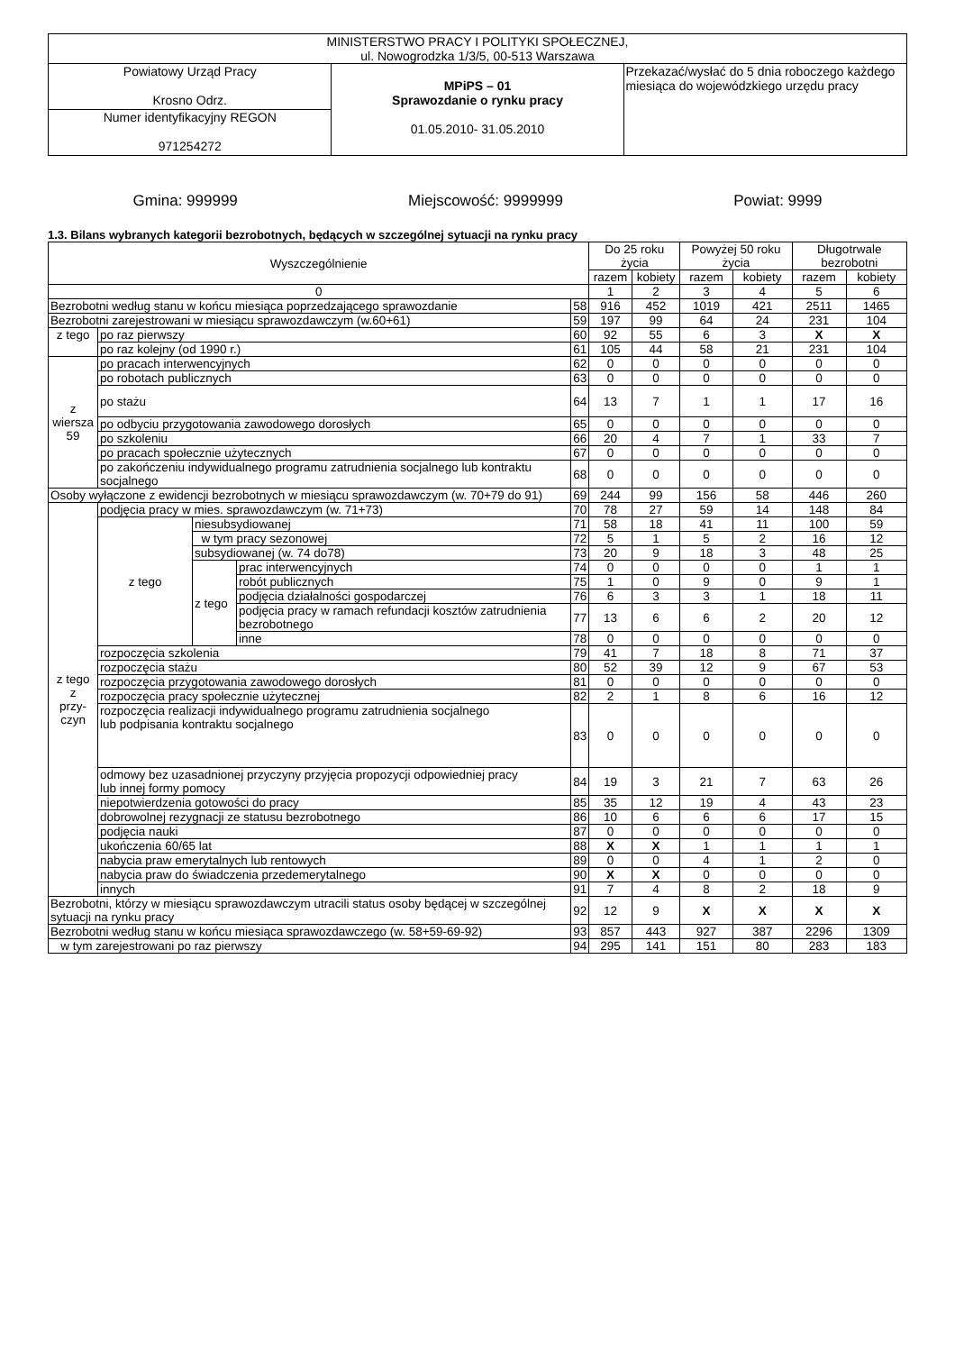| MINISTERSTWO PRACY I POLITYKI SPOŁECZNEJ, ul. Nowogrodzka 1/3/5, 00-513 Warszawa | | |
| Powiatowy Urząd Pracy Krosno Odrz. | MPiPS – 01 Sprawozdanie o rynku pracy 01.05.2010- 31.05.2010 | Przekazać/wysłać do 5 dnia roboczego każdego miesiąca do wojewódzkiego urzędu pracy |
| Numer identyfikacyjny REGON 971254272 | | |
Gmina: 999999 Miejscowość: 9999999 Powiat: 9999
1.3. Bilans wybranych kategorii bezrobotnych, będących w szczególnej sytuacji na rynku pracy
| Wyszczególnienie | | | | | Do 25 roku życia | | Powyżej 50 roku życia | | Długotrwale bezrobotni | |
| --- | --- | --- | --- | --- | --- | --- | --- | --- | --- | --- |
| | | | | | razem | kobiety | razem | kobiety | razem | kobiety |
| 0 | | | | | 1 | 2 | 3 | 4 | 5 | 6 |
| Bezrobotni według stanu w końcu miesiąca poprzedzającego sprawozdanie | | | | 58 | 916 | 452 | 1019 | 421 | 2511 | 1465 |
| Bezrobotni zarejestrowani w miesiącu sprawozdawczym (w.60+61) | | | | 59 | 197 | 99 | 64 | 24 | 231 | 104 |
| z tego | po raz pierwszy | | | 60 | 92 | 55 | 6 | 3 | X | X |
| | po raz kolejny (od 1990 r.) | | | 61 | 105 | 44 | 58 | 21 | 231 | 104 |
| z wiersza 59 | po pracach interwencyjnych | | | 62 | 0 | 0 | 0 | 0 | 0 | 0 |
| | po robotach publicznych | | | 63 | 0 | 0 | 0 | 0 | 0 | 0 |
| | po stażu | | | 64 | 13 | 7 | 1 | 1 | 17 | 16 |
| | po odbyciu przygotowania zawodowego dorosłych | | | 65 | 0 | 0 | 0 | 0 | 0 | 0 |
| | po szkoleniu | | | 66 | 20 | 4 | 7 | 1 | 33 | 7 |
| | po pracach społecznie użytecznych | | | 67 | 0 | 0 | 0 | 0 | 0 | 0 |
| | po zakończeniu indywidualnego programu zatrudnienia socjalnego lub kontraktu socjalnego | | | 68 | 0 | 0 | 0 | 0 | 0 | 0 |
| Osoby wyłączone z ewidencji bezrobotnych w miesiącu sprawozdawczym (w. 70+79 do 91) | | | | 69 | 244 | 99 | 156 | 58 | 446 | 260 |
| z tego z przy- czyn | podjęcia pracy w mies. sprawozdawczym (w. 71+73) | | | 70 | 78 | 27 | 59 | 14 | 148 | 84 |
| | z tego | niesubsydiowanej | | 71 | 58 | 18 | 41 | 11 | 100 | 59 |
| | | w tym pracy sezonowej | | 72 | 5 | 1 | 5 | 2 | 16 | 12 |
| | | subsydiowanej (w. 74 do78) | | 73 | 20 | 9 | 18 | 3 | 48 | 25 |
| | | z tego | prac interwencyjnych | 74 | 0 | 0 | 0 | 0 | 1 | 1 |
| | | | robót publicznych | 75 | 1 | 0 | 9 | 0 | 9 | 1 |
| | | | podjęcia działalności gospodarczej | 76 | 6 | 3 | 3 | 1 | 18 | 11 |
| | | | podjęcia pracy w ramach refundacji kosztów zatrudnienia bezrobotnego | 77 | 13 | 6 | 6 | 2 | 20 | 12 |
| | | | inne | 78 | 0 | 0 | 0 | 0 | 0 | 0 |
| | rozpoczęcia szkolenia | | | 79 | 41 | 7 | 18 | 8 | 71 | 37 |
| | rozpoczęcia stażu | | | 80 | 52 | 39 | 12 | 9 | 67 | 53 |
| | rozpoczęcia przygotowania zawodowego dorosłych | | | 81 | 0 | 0 | 0 | 0 | 0 | 0 |
| | rozpoczęcia pracy społecznie użytecznej | | | 82 | 2 | 1 | 8 | 6 | 16 | 12 |
| | rozpoczęcia realizacji indywidualnego programu zatrudnienia socjalnego lub podpisania kontraktu socjalnego | | | 83 | 0 | 0 | 0 | 0 | 0 | 0 |
| | odmowy bez uzasadnionej przyczyny przyjęcia propozycji odpowiedniej pracy lub innej formy pomocy | | | 84 | 19 | 3 | 21 | 7 | 63 | 26 |
| | niepotwierdzenia gotowości do pracy | | | 85 | 35 | 12 | 19 | 4 | 43 | 23 |
| | dobrowolnej rezygnacji ze statusu bezrobotnego | | | 86 | 10 | 6 | 6 | 6 | 17 | 15 |
| | podjęcia nauki | | | 87 | 0 | 0 | 0 | 0 | 0 | 0 |
| | ukończenia 60/65 lat | | | 88 | X | X | 1 | 1 | 1 | 1 |
| | nabycia praw emerytalnych lub rentowych | | | 89 | 0 | 0 | 4 | 1 | 2 | 0 |
| | nabycia praw do świadczenia przedemerytalnego | | | 90 | X | X | 0 | 0 | 0 | 0 |
| | innych | | | 91 | 7 | 4 | 8 | 2 | 18 | 9 |
| Bezrobotni, którzy w miesiącu sprawozdawczym utracili status osoby będącej w szczególnej sytuacji na rynku pracy | | | | 92 | 12 | 9 | X | X | X | X |
| Bezrobotni według stanu w końcu miesiąca sprawozdawczego (w. 58+59-69-92) | | | | 93 | 857 | 443 | 927 | 387 | 2296 | 1309 |
| w tym zarejestrowani po raz pierwszy | | | | 94 | 295 | 141 | 151 | 80 | 283 | 183 |